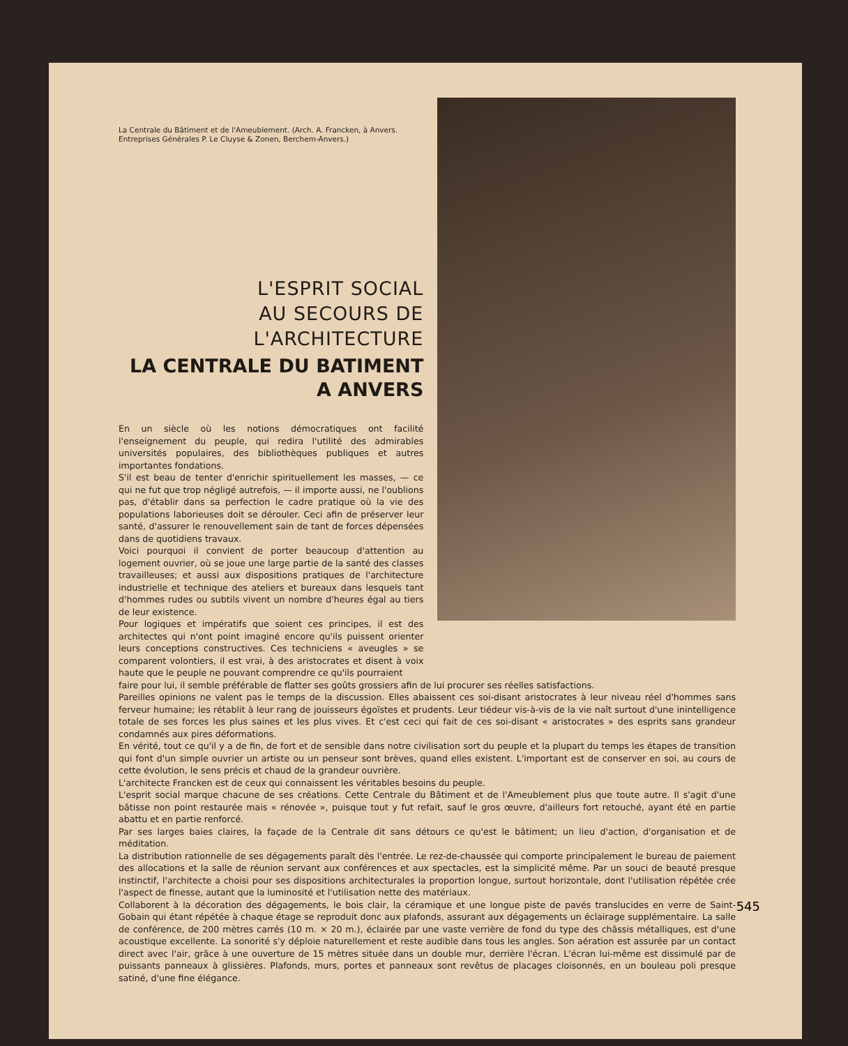La Centrale du Bâtiment et de l'Ameublement. (Arch. A. Francken, à Anvers. Entreprises Générales P. Le Cluyse & Zonen, Berchem-Anvers.)
L'ESPRIT SOCIAL
AU SECOURS DE L'ARCHITECTURE
LA CENTRALE DU BATIMENT
A ANVERS
En un siècle où les notions démocratiques ont facilité l'enseignement du peuple, qui redira l'utilité des admirables universités populaires, des bibliothèques publiques et autres importantes fondations.
S'il est beau de tenter d'enrichir spirituellement les masses, — ce qui ne fut que trop négligé autrefois, — il importe aussi, ne l'oublions pas, d'établir dans sa perfection le cadre pratique où la vie des populations laborieuses doit se dérouler. Ceci afin de préserver leur santé, d'assurer le renouvellement sain de tant de forces dépensées dans de quotidiens travaux.
Voici pourquoi il convient de porter beaucoup d'attention au logement ouvrier, où se joue une large partie de la santé des classes travailleuses; et aussi aux dispositions pratiques de l'architecture industrielle et technique des ateliers et bureaux dans lesquels tant d'hommes rudes ou subtils vivent un nombre d'heures égal au tiers de leur existence.
Pour logiques et impératifs que soient ces principes, il est des architectes qui n'ont point imaginé encore qu'ils puissent orienter leurs conceptions constructives. Ces techniciens « aveugles » se comparent volontiers, il est vrai, à des aristocrates et disent à voix haute que le peuple ne pouvant comprendre ce qu'ils pourraient
faire pour lui, il semble préférable de flatter ses goûts grossiers afin de lui procurer ses réelles satisfactions.
Pareilles opinions ne valent pas le temps de la discussion. Elles abaissent ces soi-disant aristocrates à leur niveau réel d'hommes sans ferveur humaine; les rétablit à leur rang de jouisseurs égoïstes et prudents. Leur tiédeur vis-à-vis de la vie naît surtout d'une inintelligence totale de ses forces les plus saines et les plus vives. Et c'est ceci qui fait de ces soi-disant « aristocrates » des esprits sans grandeur condamnés aux pires déformations.
En vérité, tout ce qu'il y a de fin, de fort et de sensible dans notre civilisation sort du peuple et la plupart du temps les étapes de transition qui font d'un simple ouvrier un artiste ou un penseur sont brèves, quand elles existent. L'important est de conserver en soi, au cours de cette évolution, le sens précis et chaud de la grandeur ouvrière.
L'architecte Francken est de ceux qui connaissent les véritables besoins du peuple.
L'esprit social marque chacune de ses créations. Cette Centrale du Bâtiment et de l'Ameublement plus que toute autre. Il s'agit d'une bâtisse non point restaurée mais « rénovée », puisque tout y fut refait, sauf le gros œuvre, d'ailleurs fort retouché, ayant été en partie abattu et en partie renforcé.
Par ses larges baies claires, la façade de la Centrale dit sans détours ce qu'est le bâtiment; un lieu d'action, d'organisation et de méditation.
La distribution rationnelle de ses dégagements paraît dès l'entrée. Le rez-de-chaussée qui comporte principalement le bureau de paiement des allocations et la salle de réunion servant aux conférences et aux spectacles, est la simplicité même. Par un souci de beauté presque instinctif, l'architecte a choisi pour ses dispositions architecturales la proportion longue, surtout horizontale, dont l'utilisation répétée crée l'aspect de finesse, autant que la luminosité et l'utilisation nette des matériaux.
Collaborent à la décoration des dégagements, le bois clair, la céramique et une longue piste de pavés translucides en verre de Saint-Gobain qui étant répétée à chaque étage se reproduit donc aux plafonds, assurant aux dégagements un éclairage supplémentaire. La salle de conférence, de 200 mètres carrés (10 m. × 20 m.), éclairée par une vaste verrière de fond du type des châssis métalliques, est d'une acoustique excellente. La sonorité s'y déploie naturellement et reste audible dans tous les angles. Son aération est assurée par un contact direct avec l'air, grâce à une ouverture de 15 mètres située dans un double mur, derrière l'écran. L'écran lui-même est dissimulé par de puissants panneaux à glissières. Plafonds, murs, portes et panneaux sont revêtus de placages cloisonnés, en un bouleau poli presque satiné, d'une fine élégance.
545